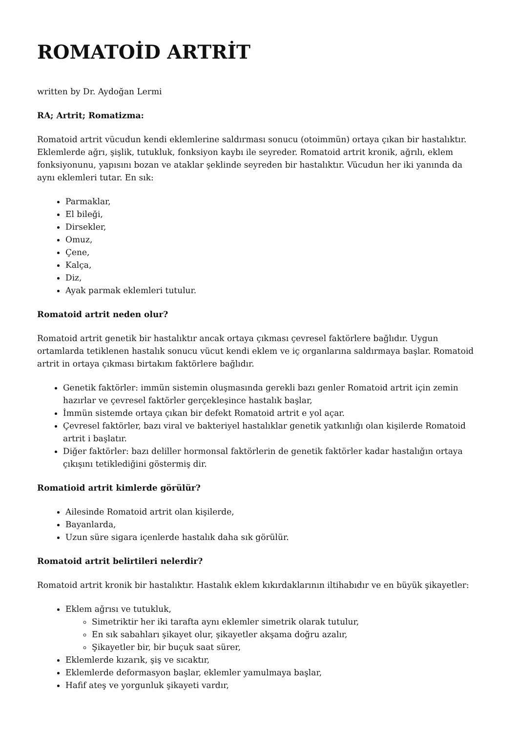ROMATOİD ARTRİT
written by Dr. Aydoğan Lermi
RA; Artrit; Romatizma:
Romatoid artrit vücudun kendi eklemlerine saldırması sonucu (otoimmün) ortaya çıkan bir hastalıktır. Eklemlerde ağrı, şişlik, tutukluk, fonksiyon kaybı ile seyreder. Romatoid artrit kronik, ağrılı, eklem fonksiyonunu, yapısını bozan ve ataklar şeklinde seyreden bir hastalıktır. Vücudun her iki yanında da aynı eklemleri tutar. En sık:
Parmaklar,
El bileği,
Dirsekler,
Omuz,
Çene,
Kalça,
Diz,
Ayak parmak eklemleri tutulur.
Romatoid artrit neden olur?
Romatoid artrit genetik bir hastalıktır ancak ortaya çıkması çevresel faktörlere bağlıdır. Uygun ortamlarda tetiklenen hastalık sonucu vücut kendi eklem ve iç organlarına saldırmaya başlar. Romatoid artrit in ortaya çıkması birtakım faktörlere bağlıdır.
Genetik faktörler: immün sistemin oluşmasında gerekli bazı genler Romatoid artrit için zemin hazırlar ve çevresel faktörler gerçekleşince hastalık başlar,
İmmün sistemde ortaya çıkan bir defekt Romatoid artrit e yol açar.
Çevresel faktörler, bazı viral ve bakteriyel hastalıklar genetik yatkınlığı olan kişilerde Romatoid artrit i başlatır.
Diğer faktörler: bazı deliller hormonsal faktörlerin de genetik faktörler kadar hastalığın ortaya çıkışını tetiklediğini göstermiş dir.
Romatioid artrit kimlerde görülür?
Ailesinde Romatoid artrit olan kişilerde,
Bayanlarda,
Uzun süre sigara içenlerde hastalık daha sık görülür.
Romatoid artrit belirtileri nelerdir?
Romatoid artrit kronik bir hastalıktır. Hastalık eklem kıkırdaklarının iltihabıdır ve en büyük şikayetler:
Eklem ağrısı ve tutukluk,
Simetriktir her iki tarafta aynı eklemler simetrik olarak tutulur,
En sık sabahları şikayet olur, şikayetler akşama doğru azalır,
Şikayetler bir, bir buçuk saat sürer,
Eklemlerde kızarık, şiş ve sıcaktır,
Eklemlerde deformasyon başlar, eklemler yamulmaya başlar,
Hafif ateş ve yorgunluk şikayeti vardır,